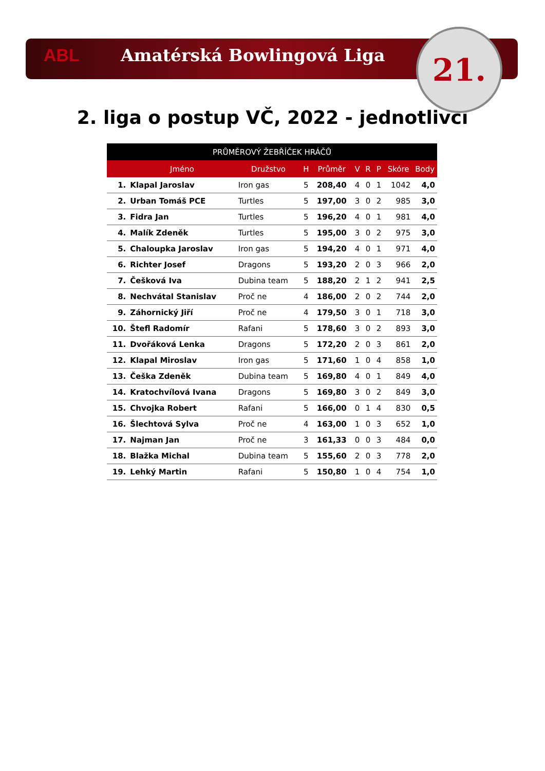ABL Amatérská Bowlingová Liga
21.
2. liga o postup VČ, 2022 - jednotlivci
| PRŮMĚROVÝ ŽEBŘÍČEK HRÁČŮ | | | | | | | | | |
| --- | --- | --- | --- | --- | --- | --- | --- | --- | --- |
| | Jméno | Družstvo | H | Průměr | V | R | P | Skóre | Body |
| 1. | Klapal Jaroslav | Iron gas | 5 | 208,40 | 4 | 0 | 1 | 1042 | 4,0 |
| 2. | Urban Tomáš PCE | Turtles | 5 | 197,00 | 3 | 0 | 2 | 985 | 3,0 |
| 3. | Fidra Jan | Turtles | 5 | 196,20 | 4 | 0 | 1 | 981 | 4,0 |
| 4. | Malík Zdeněk | Turtles | 5 | 195,00 | 3 | 0 | 2 | 975 | 3,0 |
| 5. | Chaloupka Jaroslav | Iron gas | 5 | 194,20 | 4 | 0 | 1 | 971 | 4,0 |
| 6. | Richter Josef | Dragons | 5 | 193,20 | 2 | 0 | 3 | 966 | 2,0 |
| 7. | Češková Iva | Dubina team | 5 | 188,20 | 2 | 1 | 2 | 941 | 2,5 |
| 8. | Nechvátal Stanislav | Proč ne | 4 | 186,00 | 2 | 0 | 2 | 744 | 2,0 |
| 9. | Záhornický Jiří | Proč ne | 4 | 179,50 | 3 | 0 | 1 | 718 | 3,0 |
| 10. | Štefl Radomír | Rafani | 5 | 178,60 | 3 | 0 | 2 | 893 | 3,0 |
| 11. | Dvořáková Lenka | Dragons | 5 | 172,20 | 2 | 0 | 3 | 861 | 2,0 |
| 12. | Klapal Miroslav | Iron gas | 5 | 171,60 | 1 | 0 | 4 | 858 | 1,0 |
| 13. | Češka Zdeněk | Dubina team | 5 | 169,80 | 4 | 0 | 1 | 849 | 4,0 |
| 14. | Kratochvílová Ivana | Dragons | 5 | 169,80 | 3 | 0 | 2 | 849 | 3,0 |
| 15. | Chvojka Robert | Rafani | 5 | 166,00 | 0 | 1 | 4 | 830 | 0,5 |
| 16. | Šlechtová Sylva | Proč ne | 4 | 163,00 | 1 | 0 | 3 | 652 | 1,0 |
| 17. | Najman Jan | Proč ne | 3 | 161,33 | 0 | 0 | 3 | 484 | 0,0 |
| 18. | Blažka Michal | Dubina team | 5 | 155,60 | 2 | 0 | 3 | 778 | 2,0 |
| 19. | Lehký Martin | Rafani | 5 | 150,80 | 1 | 0 | 4 | 754 | 1,0 |